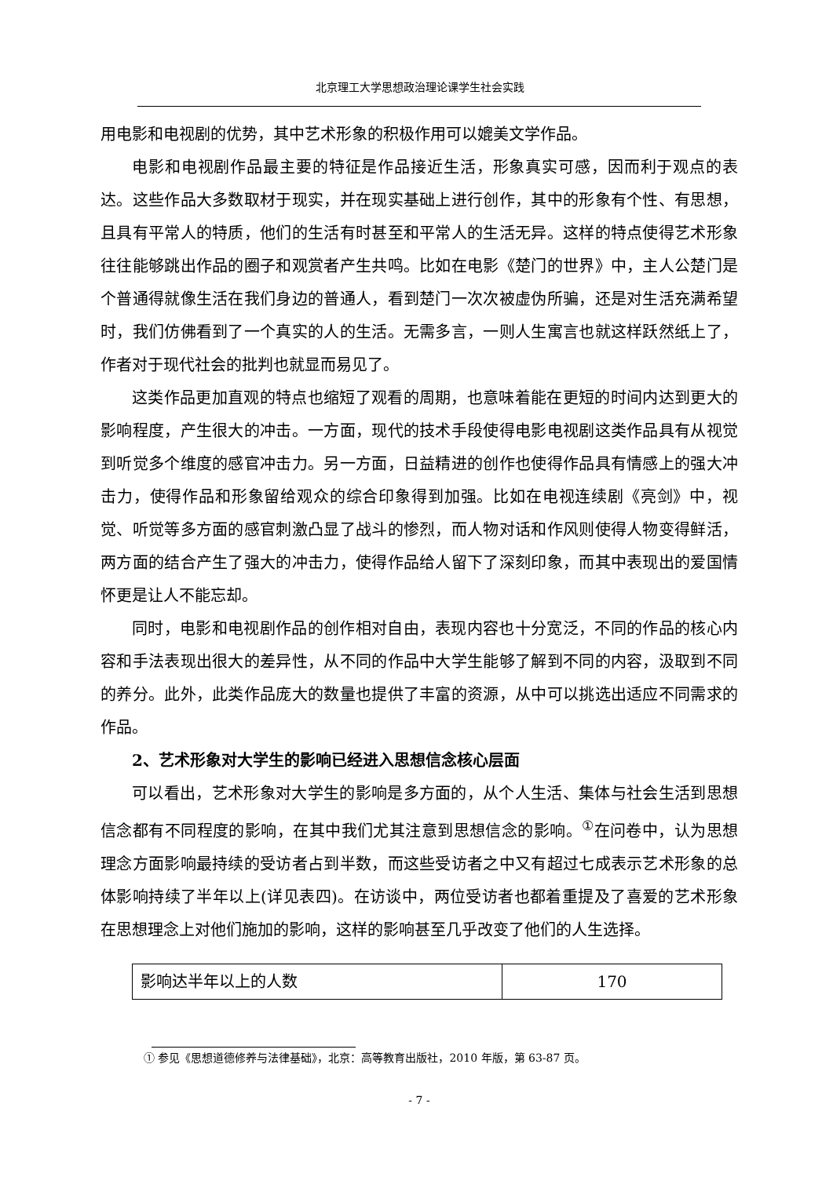北京理工大学思想政治理论课学生社会实践
用电影和电视剧的优势，其中艺术形象的积极作用可以媲美文学作品。
电影和电视剧作品最主要的特征是作品接近生活，形象真实可感，因而利于观点的表达。这些作品大多数取材于现实，并在现实基础上进行创作，其中的形象有个性、有思想，且具有平常人的特质，他们的生活有时甚至和平常人的生活无异。这样的特点使得艺术形象往往能够跳出作品的圈子和观赏者产生共鸣。比如在电影《楚门的世界》中，主人公楚门是个普通得就像生活在我们身边的普通人，看到楚门一次次被虚伪所骗，还是对生活充满希望时，我们仿佛看到了一个真实的人的生活。无需多言，一则人生寓言也就这样跃然纸上了，作者对于现代社会的批判也就显而易见了。
这类作品更加直观的特点也缩短了观看的周期，也意味着能在更短的时间内达到更大的影响程度，产生很大的冲击。一方面，现代的技术手段使得电影电视剧这类作品具有从视觉到听觉多个维度的感官冲击力。另一方面，日益精进的创作也使得作品具有情感上的强大冲击力，使得作品和形象留给观众的综合印象得到加强。比如在电视连续剧《亮剑》中，视觉、听觉等多方面的感官刺激凸显了战斗的惨烈，而人物对话和作风则使得人物变得鲜活，两方面的结合产生了强大的冲击力，使得作品给人留下了深刻印象，而其中表现出的爱国情怀更是让人不能忘却。
同时，电影和电视剧作品的创作相对自由，表现内容也十分宽泛，不同的作品的核心内容和手法表现出很大的差异性，从不同的作品中大学生能够了解到不同的内容，汲取到不同的养分。此外，此类作品庞大的数量也提供了丰富的资源，从中可以挑选出适应不同需求的作品。
2、艺术形象对大学生的影响已经进入思想信念核心层面
可以看出，艺术形象对大学生的影响是多方面的，从个人生活、集体与社会生活到思想信念都有不同程度的影响，在其中我们尤其注意到思想信念的影响。<sup>①</sup>在问卷中，认为思想理念方面影响最持续的受访者占到半数，而这些受访者之中又有超过七成表示艺术形象的总体影响持续了半年以上(详见表四)。在访谈中，两位受访者也都着重提及了喜爱的艺术形象在思想理念上对他们施加的影响，这样的影响甚至几乎改变了他们的人生选择。
| 影响达半年以上的人数 | 170 |
① 参见《思想道德修养与法律基础》，北京：高等教育出版社，2010 年版，第 63-87 页。
- 7 -